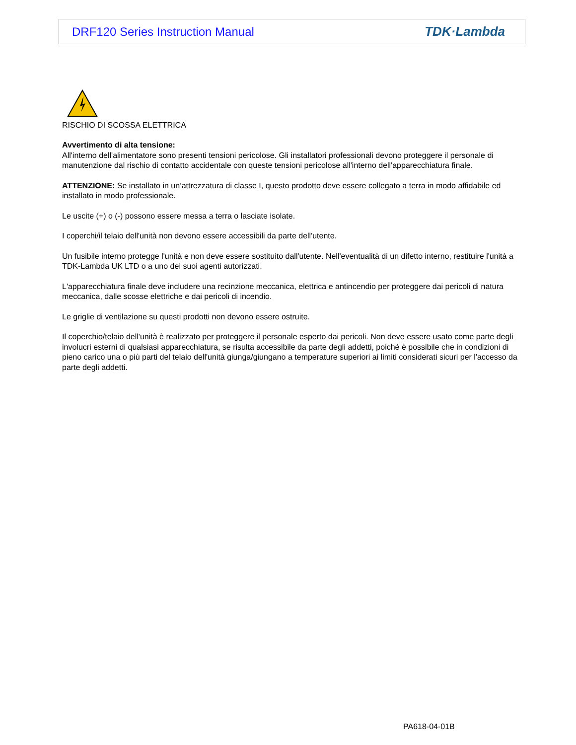DRF120 Series Instruction Manual TDK·Lambda
RISCHIO DI SCOSSA ELETTRICA
Avvertimento di alta tensione:
All'interno dell'alimentatore sono presenti tensioni pericolose. Gli installatori professionali devono proteggere il personale di manutenzione dal rischio di contatto accidentale con queste tensioni pericolose all'interno dell'apparecchiatura finale.
ATTENZIONE: Se installato in un’attrezzatura di classe I, questo prodotto deve essere collegato a terra in modo affidabile ed installato in modo professionale.
Le uscite (+) o (-) possono essere messa a terra o lasciate isolate.
I coperchi/il telaio dell'unità non devono essere accessibili da parte dell'utente.
Un fusibile interno protegge l'unità e non deve essere sostituito dall'utente. Nell'eventualità di un difetto interno, restituire l'unità a TDK-Lambda UK LTD o a uno dei suoi agenti autorizzati.
L'apparecchiatura finale deve includere una recinzione meccanica, elettrica e antincendio per proteggere dai pericoli di natura meccanica, dalle scosse elettriche e dai pericoli di incendio.
Le griglie di ventilazione su questi prodotti non devono essere ostruite.
Il coperchio/telaio dell'unità è realizzato per proteggere il personale esperto dai pericoli. Non deve essere usato come parte degli involucri esterni di qualsiasi apparecchiatura, se risulta accessibile da parte degli addetti, poiché è possibile che in condizioni di pieno carico una o più parti del telaio dell'unità giunga/giungano a temperature superiori ai limiti considerati sicuri per l'accesso da parte degli addetti.
PA618-04-01B